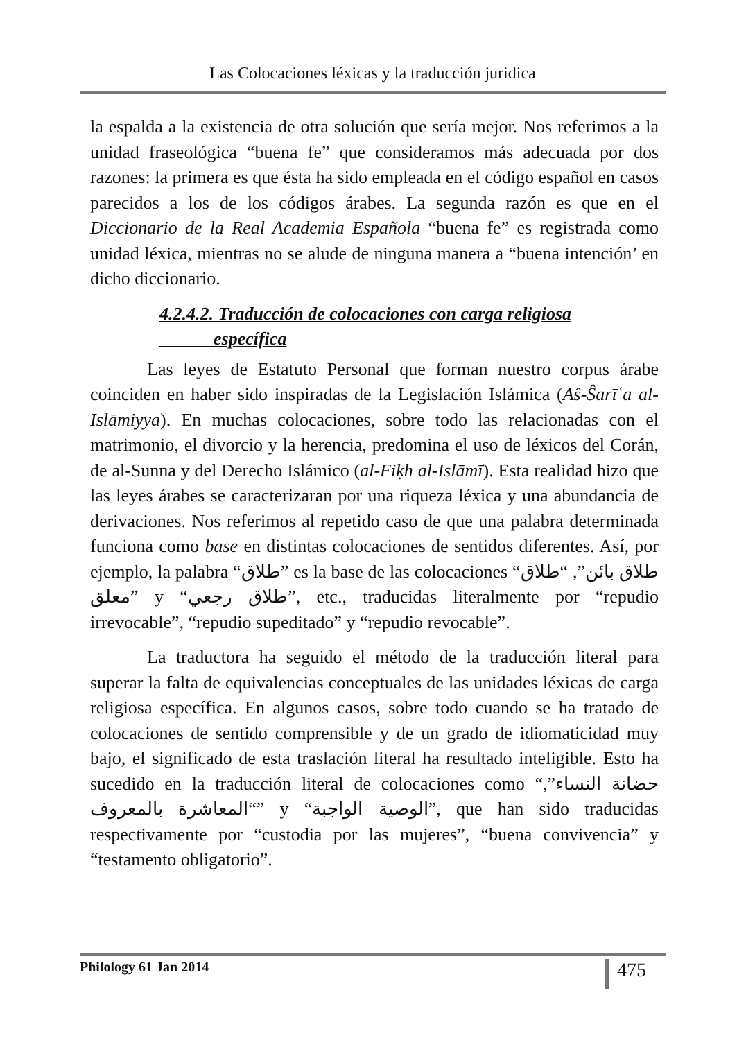Las Colocaciones léxicas y la traducción juridica
la espalda a la existencia de otra solución que sería mejor. Nos referimos a la unidad fraseológica “buena fe” que consideramos más adecuada por dos razones: la primera es que ésta ha sido empleada en el código español en casos parecidos a los de los códigos árabes. La segunda razón es que en el Diccionario de la Real Academia Española “buena fe” es registrada como unidad léxica, mientras no se alude de ninguna manera a “buena intención’ en dicho diccionario.
4.2.4.2. Traducción de colocaciones con carga religiosa
específica
Las leyes de Estatuto Personal que forman nuestro corpus árabe coinciden en haber sido inspiradas de la Legislación Islámica (Aŝ-Ŝarīʿa al-Islāmiyya). En muchas colocaciones, sobre todo las relacionadas con el matrimonio, el divorcio y la herencia, predomina el uso de léxicos del Corán, de al-Sunna y del Derecho Islámico (al-Fiḳh al-Islāmī). Esta realidad hizo que las leyes árabes se caracterizaran por una riqueza léxica y una abundancia de derivaciones. Nos referimos al repetido caso de que una palabra determinada funciona como base en distintas colocaciones de sentidos diferentes. Así, por ejemplo, la palabra “طلاق” es la base de las colocaciones “طلاق بائن”, “طلاق معلق” y “طلاق رجعي”, etc., traducidas literalmente por “repudio irrevocable”, “repudio supeditado” y “repudio revocable”.
La traductora ha seguido el método de la traducción literal para superar la falta de equivalencias conceptuales de las unidades léxicas de carga religiosa específica. En algunos casos, sobre todo cuando se ha tratado de colocaciones de sentido comprensible y de un grado de idiomaticidad muy bajo, el significado de esta traslación literal ha resultado inteligible. Esto ha sucedido en la traducción literal de colocaciones como “حضانة النساء”, “المعاشرة بالمعروف” y “الوصية الواجبة”, que han sido traducidas respectivamente por “custodia por las mujeres”, “buena convivencia” y “testamento obligatorio”.
Philology 61 Jan 2014 475